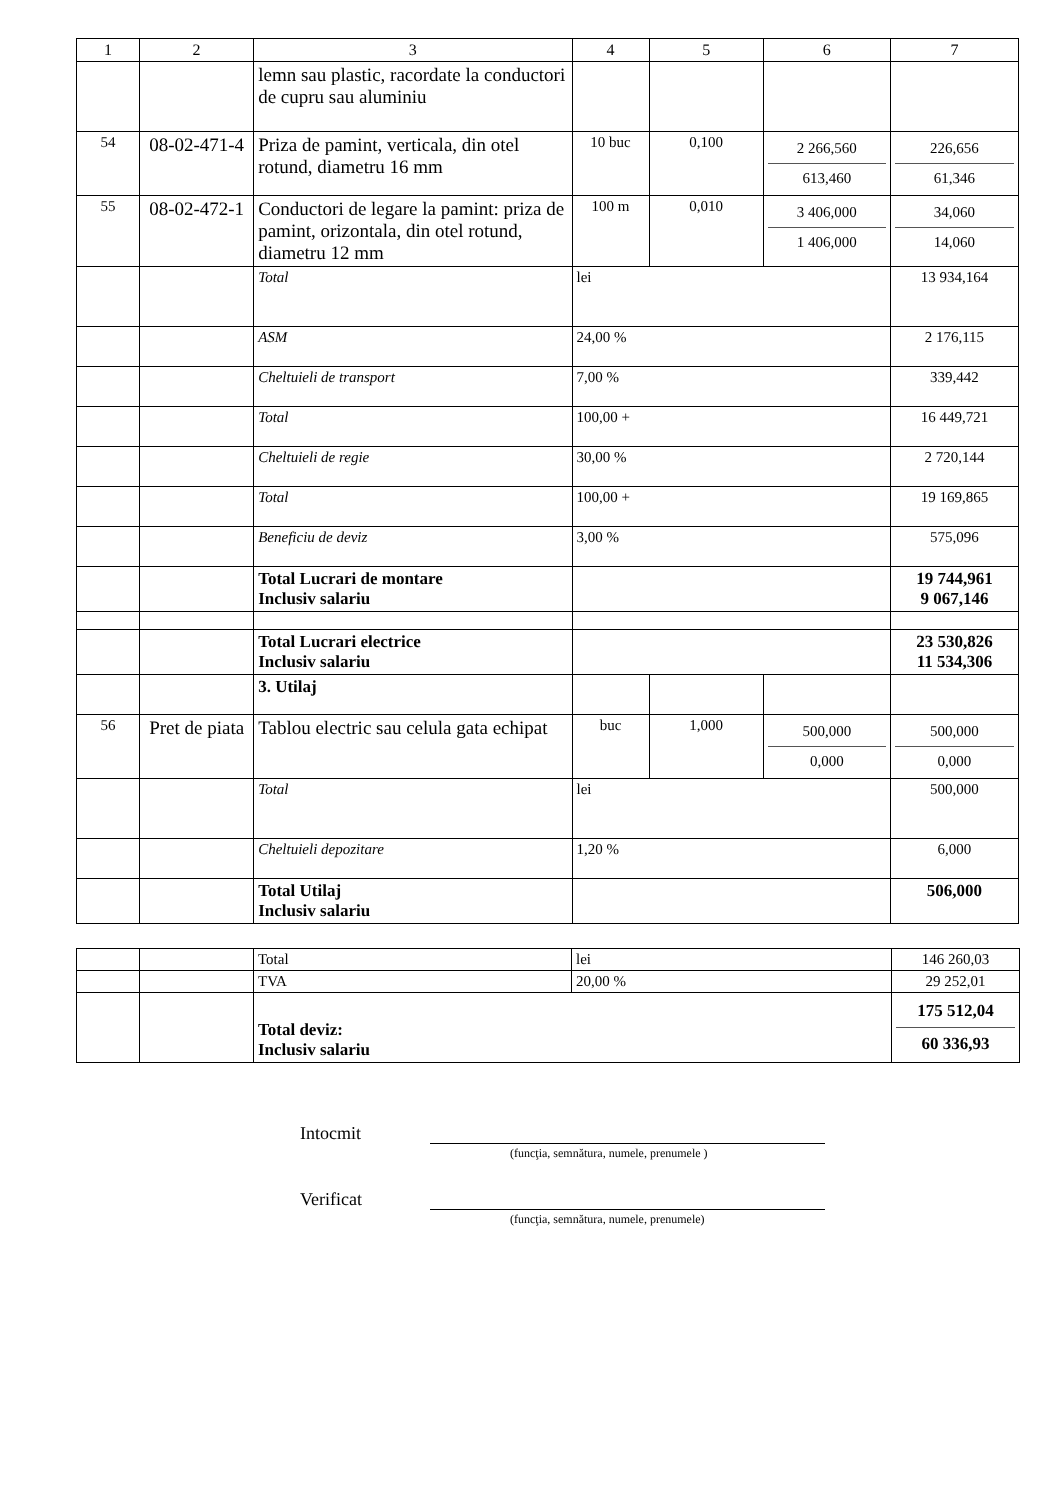| 1 | 2 | 3 | 4 | 5 | 6 | 7 |
| --- | --- | --- | --- | --- | --- | --- |
| | | lemn sau plastic, racordate la conductori de cupru sau aluminiu | | | | |
| 54 | 08-02-471-4 | Priza de pamint, verticala, din otel rotund, diametru 16 mm | 10 buc | 0,100 | 2 266,560 613,460 | 226,656 61,346 |
| 55 | 08-02-472-1 | Conductori de legare la pamint: priza de pamint, orizontala, din otel rotund, diametru 12 mm | 100 m | 0,010 | 3 406,000 1 406,000 | 34,060 14,060 |
| | | Total | lei | | | 13 934,164 |
| | | ASM | 24,00 % | | | 2 176,115 |
| | | Cheltuieli de transport | 7,00 % | | | 339,442 |
| | | Total | 100,00 + | | | 16 449,721 |
| | | Cheltuieli de regie | 30,00 % | | | 2 720,144 |
| | | Total | 100,00 + | | | 19 169,865 |
| | | Beneficiu de deviz | 3,00 % | | | 575,096 |
| | | Total Lucrari de montare Inclusiv salariu | | | | 19 744,961 9 067,146 |
| | | Total Lucrari electrice Inclusiv salariu | | | | 23 530,826 11 534,306 |
| | | 3. Utilaj | | | | |
| 56 | Pret de piata | Tablou electric sau celula gata echipat | buc | 1,000 | 500,000 0,000 | 500,000 0,000 |
| | | Total | lei | | | 500,000 |
| | | Cheltuieli depozitare | 1,20 % | | | 6,000 |
| | | Total Utilaj Inclusiv salariu | | | | 506,000 |
| | | Total | lei | 146 260,03 |
| | | TVA | 20,00 % | 29 252,01 |
| | | Total deviz: Inclusiv salariu | | 175 512,04 60 336,93 |
Intocmit
(funcţia, semnătura, numele, prenumele )
Verificat
(funcţia, semnătura, numele, prenumele)